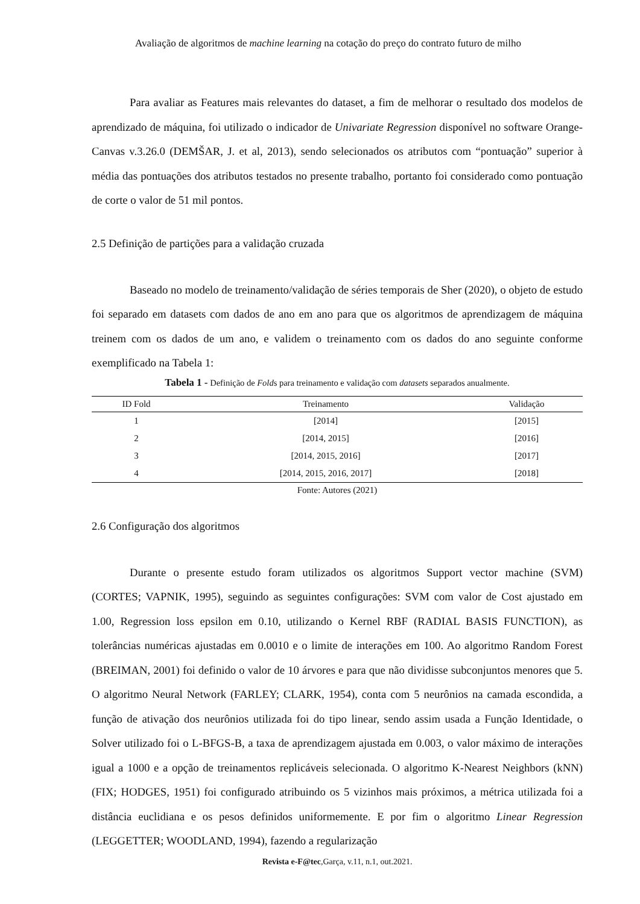Avaliação de algoritmos de machine learning na cotação do preço do contrato futuro de milho
Para avaliar as Features mais relevantes do dataset, a fim de melhorar o resultado dos modelos de aprendizado de máquina, foi utilizado o indicador de Univariate Regression disponível no software Orange-Canvas v.3.26.0 (DEMŠAR, J. et al, 2013), sendo selecionados os atributos com “pontuação” superior à média das pontuações dos atributos testados no presente trabalho, portanto foi considerado como pontuação de corte o valor de 51 mil pontos.
2.5 Definição de partições para a validação cruzada
Baseado no modelo de treinamento/validação de séries temporais de Sher (2020), o objeto de estudo foi separado em datasets com dados de ano em ano para que os algoritmos de aprendizagem de máquina treinem com os dados de um ano, e validem o treinamento com os dados do ano seguinte conforme exemplificado na Tabela 1:
Tabela 1 - Definição de Folds para treinamento e validação com datasets separados anualmente.
| ID Fold | Treinamento | Validação |
| --- | --- | --- |
| 1 | [2014] | [2015] |
| 2 | [2014, 2015] | [2016] |
| 3 | [2014, 2015, 2016] | [2017] |
| 4 | [2014, 2015, 2016, 2017] | [2018] |
Fonte: Autores (2021)
2.6 Configuração dos algoritmos
Durante o presente estudo foram utilizados os algoritmos Support vector machine (SVM) (CORTES; VAPNIK, 1995), seguindo as seguintes configurações: SVM com valor de Cost ajustado em 1.00, Regression loss epsilon em 0.10, utilizando o Kernel RBF (RADIAL BASIS FUNCTION), as tolerâncias numéricas ajustadas em 0.0010 e o limite de interações em 100. Ao algoritmo Random Forest (BREIMAN, 2001) foi definido o valor de 10 árvores e para que não dividisse subconjuntos menores que 5. O algoritmo Neural Network (FARLEY; CLARK, 1954), conta com 5 neurônios na camada escondida, a função de ativação dos neurônios utilizada foi do tipo linear, sendo assim usada a Função Identidade, o Solver utilizado foi o L-BFGS-B, a taxa de aprendizagem ajustada em 0.003, o valor máximo de interações igual a 1000 e a opção de treinamentos replicáveis selecionada. O algoritmo K-Nearest Neighbors (kNN) (FIX; HODGES, 1951) foi configurado atribuindo os 5 vizinhos mais próximos, a métrica utilizada foi a distância euclidiana e os pesos definidos uniformemente. E por fim o algoritmo Linear Regression (LEGGETTER; WOODLAND, 1994), fazendo a regularização
Revista e-F@tec,Garça, v.11, n.1, out.2021.